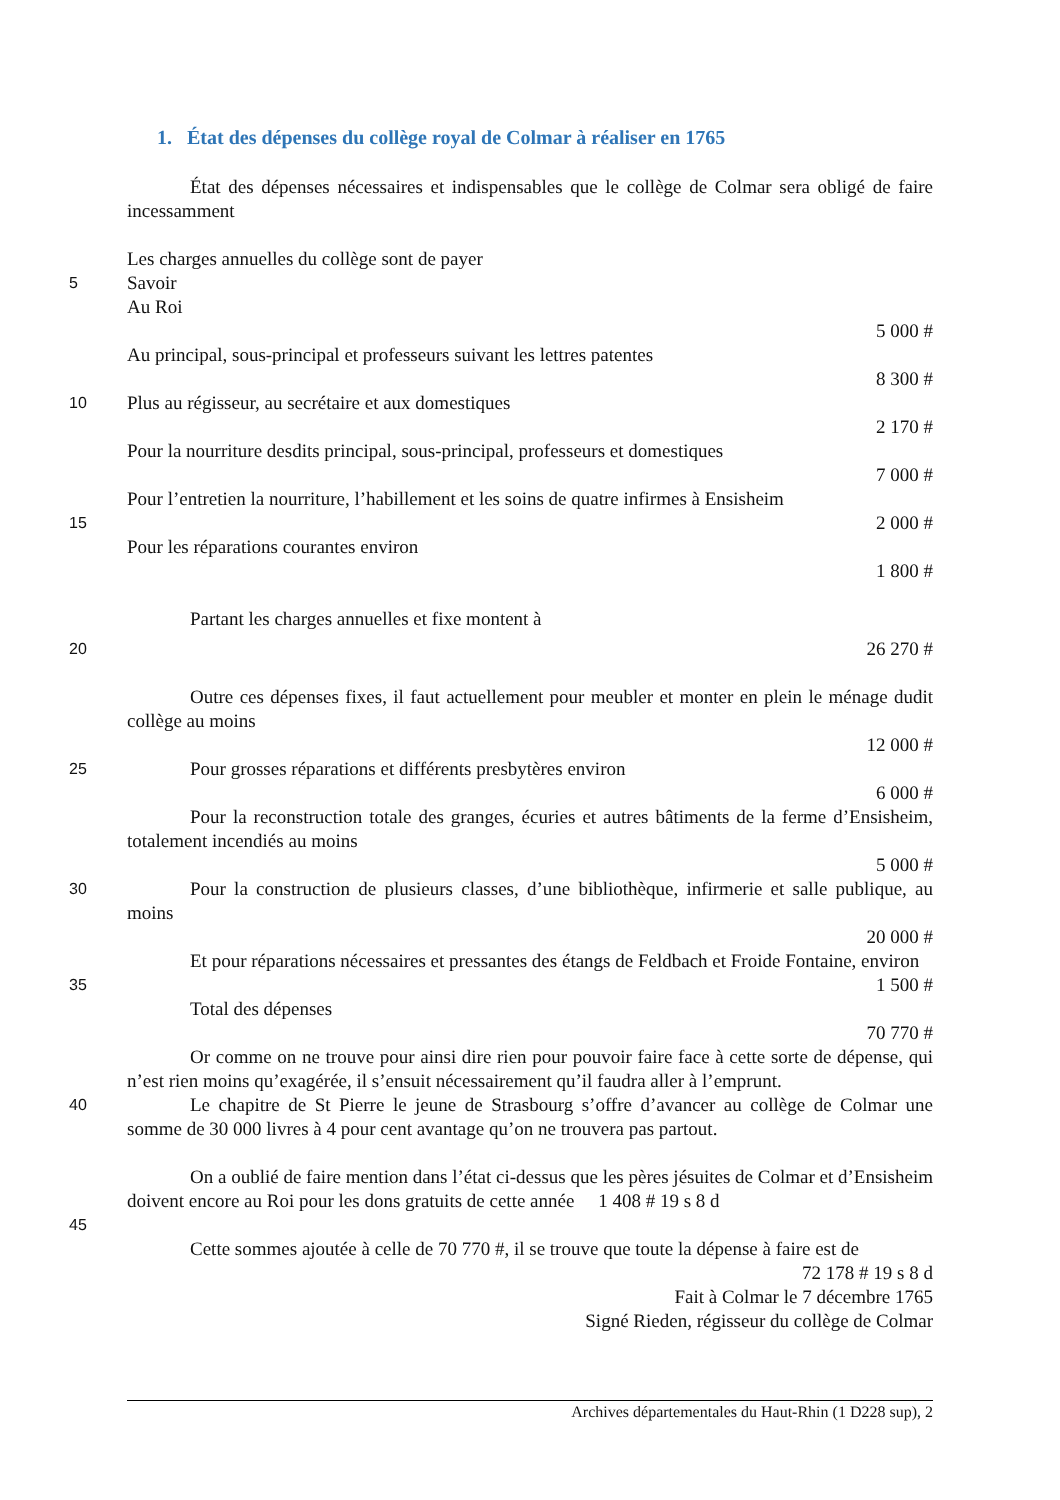1. État des dépenses du collège royal de Colmar à réaliser en 1765
État des dépenses nécessaires et indispensables que le collège de Colmar sera obligé de faire incessamment
Les charges annuelles du collège sont de payer
5 Savoir
Au Roi
5 000 #
Au principal, sous-principal et professeurs suivant les lettres patentes
8 300 #
10 Plus au régisseur, au secrétaire et aux domestiques
2 170 #
Pour la nourriture desdits principal, sous-principal, professeurs et domestiques
7 000 #
Pour l’entretien la nourriture, l’habillement et les soins de quatre infirmes à Ensisheim
15 2 000 #
Pour les réparations courantes environ
1 800 #
Partant les charges annuelles et fixe montent à
20 26 270 #
Outre ces dépenses fixes, il faut actuellement pour meubler et monter en plein le ménage dudit collège au moins
12 000 #
25 Pour grosses réparations et différents presbytères environ
6 000 #
Pour la reconstruction totale des granges, écuries et autres bâtiments de la ferme d’Ensisheim, totalement incendiés au moins
5 000 #
30 Pour la construction de plusieurs classes, d’une bibliothèque, infirmerie et salle publique, au moins
20 000 #
Et pour réparations nécessaires et pressantes des étangs de Feldbach et Froide Fontaine, environ
35 1 500 #
Total des dépenses
70 770 #
Or comme on ne trouve pour ainsi dire rien pour pouvoir faire face à cette sorte de dépense, qui n’est rien moins qu’exagérée, il s’ensuit nécessairement qu’il faudra aller à l’emprunt.
40 Le chapitre de St Pierre le jeune de Strasbourg s’offre d’avancer au collège de Colmar une somme de 30 000 livres à 4 pour cent avantage qu’on ne trouvera pas partout.
On a oublié de faire mention dans l’état ci-dessus que les pères jésuites de Colmar et d’Ensisheim doivent encore au Roi pour les dons gratuits de cette année 1 408 # 19 s 8 d
45
Cette sommes ajoutée à celle de 70 770 #, il se trouve que toute la dépense à faire est de
72 178 # 19 s 8 d
Fait à Colmar le 7 décembre 1765
Signé Rieden, régisseur du collège de Colmar
Archives départementales du Haut-Rhin (1 D228 sup), 2